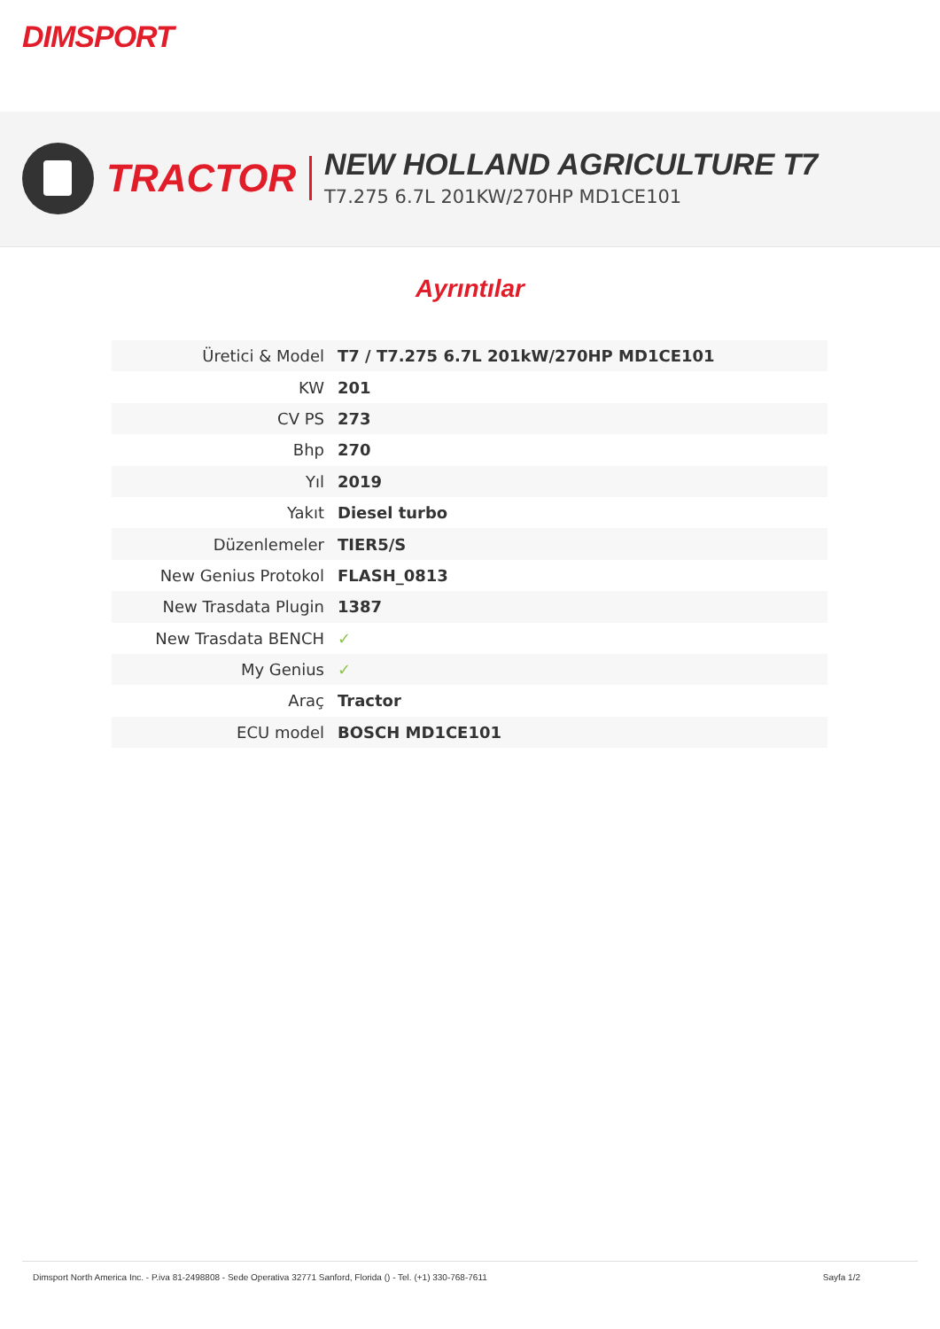DIMSPORT
TRACTOR NEW HOLLAND AGRICULTURE T7
T7.275 6.7L 201KW/270HP MD1CE101
Ayrıntılar
| Üretici & Model | T7 / T7.275 6.7L 201kW/270HP MD1CE101 |
| KW | 201 |
| CV PS | 273 |
| Bhp | 270 |
| Yıl | 2019 |
| Yakıt | Diesel turbo |
| Düzenlemeler | TIER5/S |
| New Genius Protokol | FLASH_0813 |
| New Trasdata Plugin | 1387 |
| New Trasdata BENCH | ✓ |
| My Genius | ✓ |
| Araç | Tractor |
| ECU model | BOSCH MD1CE101 |
Dimsport North America Inc. - P.iva 81-2498808 - Sede Operativa 32771 Sanford, Florida () - Tel. (+1) 330-768-7611 Sayfa 1/2